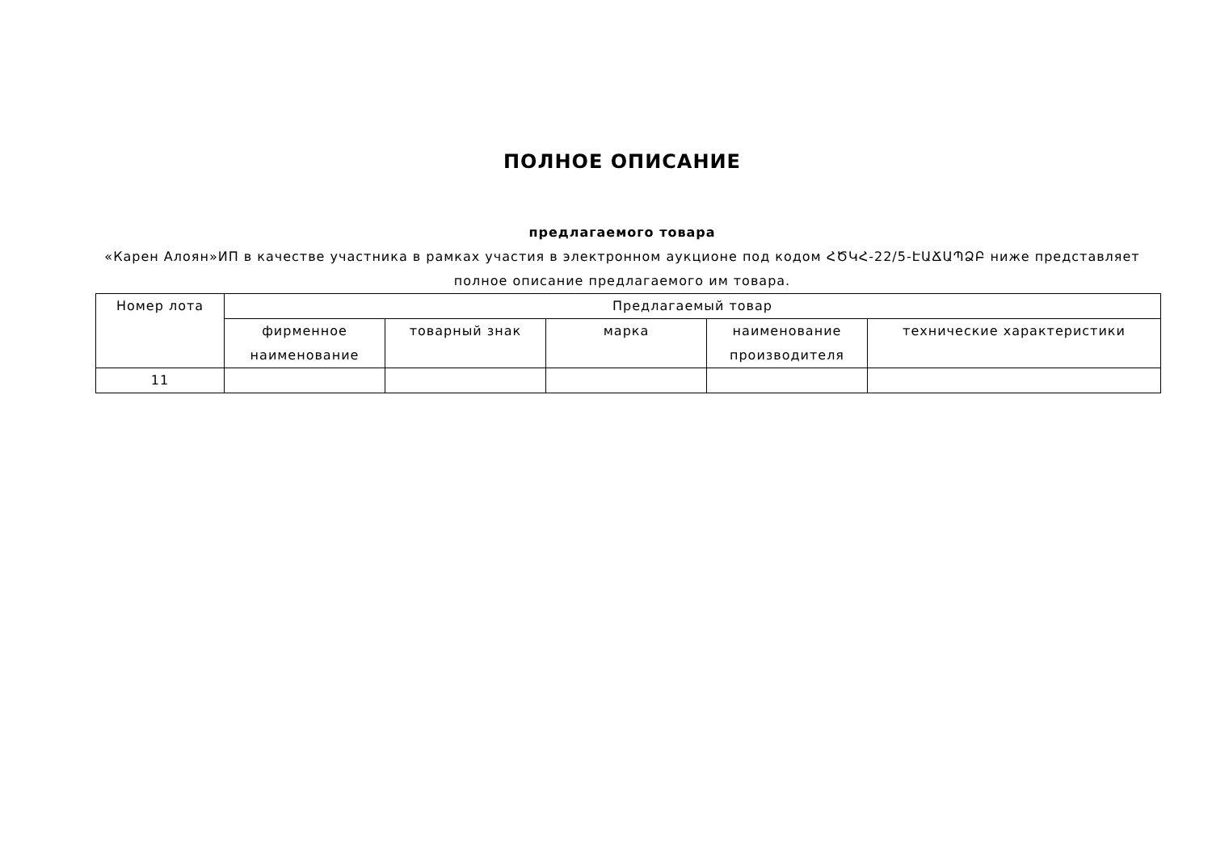ПОЛНОЕ ОПИСАНИЕ
предлагаемого товара
«Карен Алоян»ИП в качестве участника в рамках участия в электронном аукционе под кодом ՀԾԿՀ-22/5-ԷԱՃԱՊՁԲ ниже представляет полное описание предлагаемого им товара.
| Номер лота | Предлагаемый товар | | | | |
| --- | --- | --- | --- | --- | --- |
| | фирменное наименование | товарный знак | марка | наименование производителя | технические характеристики |
| 11 | | | | | |